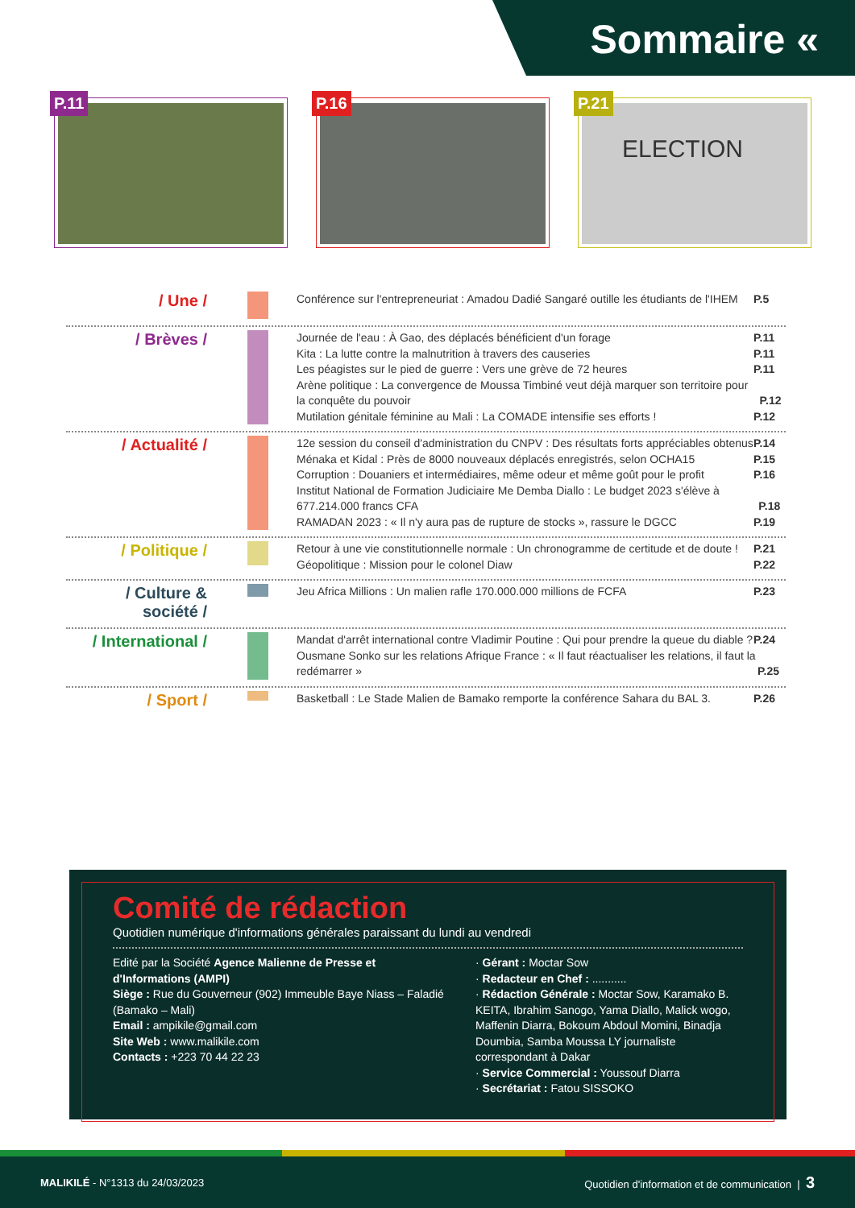Sommaire «
P.11
P.16
P.21
ELECTION
/ Une /
Conférence sur l'entrepreneuriat : Amadou Dadié Sangaré outille les étudiants de l'IHEM P.5
/ Brèves /
Journée de l'eau : À Gao, des déplacés bénéficient d'un forage P.11
Kita : La lutte contre la malnutrition à travers des causeries P.11
Les péagistes sur le pied de guerre : Vers une grève de 72 heures P.11
Arène politique : La convergence de Moussa Timbiné veut déjà marquer son territoire pour la conquête du pouvoir P.12
Mutilation génitale féminine au Mali : La COMADE intensifie ses efforts ! P.12
/ Actualité /
12e session du conseil d'administration du CNPV : Des résultats forts appréciables obtenus P.14
Ménaka et Kidal : Près de 8000 nouveaux déplacés enregistrés, selon OCHA15 P.15
Corruption : Douaniers et intermédiaires, même odeur et même goût pour le profit P.16
Institut National de Formation Judiciaire Me Demba Diallo : Le budget 2023 s'élève à 677.214.000 francs CFA P.18
RAMADAN 2023 : « Il n'y aura pas de rupture de stocks », rassure le DGCC P.19
/ Politique /
Retour à une vie constitutionnelle normale : Un chronogramme de certitude et de doute ! P.21
Géopolitique : Mission pour le colonel Diaw P.22
/ Culture & société /
Jeu Africa Millions : Un malien rafle 170.000.000 millions de FCFA P.23
/ International /
Mandat d'arrêt international contre Vladimir Poutine : Qui pour prendre la queue du diable ? P.24
Ousmane Sonko sur les relations Afrique France : « Il faut réactualiser les relations, il faut la redémarrer » P.25
/ Sport /
Basketball : Le Stade Malien de Bamako remporte la conférence Sahara du BAL 3. P.26
Comité de rédaction
Quotidien numérique d'informations générales paraissant du lundi au vendredi
Edité par la Société Agence Malienne de Presse et d'Informations (AMPI)
Siège : Rue du Gouverneur (902) Immeuble Baye Niass – Faladié (Bamako – Mali)
Email : ampikile@gmail.com
Site Web : www.malikile.com
Contacts : +223 70 44 22 23
· Gérant : Moctar Sow
· Redacteur en Chef : ...........
· Rédaction Générale : Moctar Sow, Karamako B. KEITA, Ibrahim Sanogo, Yama Diallo, Malick wogo, Maffenin Diarra, Bokoum Abdoul Momini, Binadja Doumbia, Samba Moussa LY journaliste correspondant à Dakar
· Service Commercial : Youssouf Diarra
· Secrétariat : Fatou SISSOKO
MALIKILÉ - N°1313 du 24/03/2023 Quotidien d'information et de communication | 3